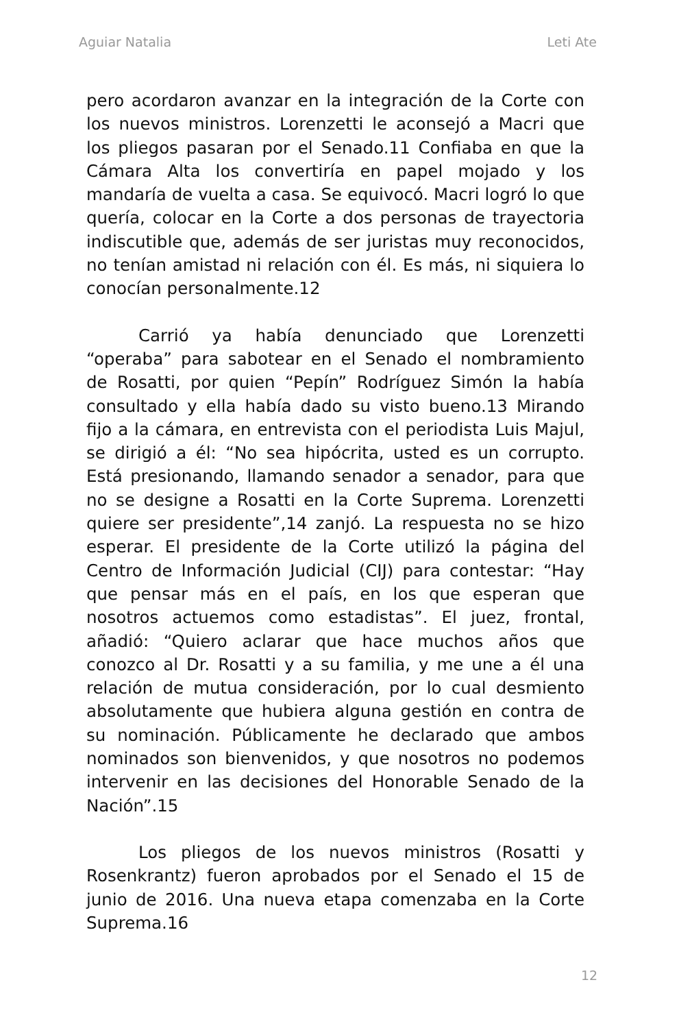Aguiar Natalia Leti Ate
pero acordaron avanzar en la integración de la Corte con los nuevos ministros. Lorenzetti le aconsejó a Macri que los pliegos pasaran por el Senado.11 Confiaba en que la Cámara Alta los convertiría en papel mojado y los mandaría de vuelta a casa. Se equivocó. Macri logró lo que quería, colocar en la Corte a dos personas de trayectoria indiscutible que, además de ser juristas muy reconocidos, no tenían amistad ni relación con él. Es más, ni siquiera lo conocían personalmente.12
Carrió ya había denunciado que Lorenzetti “operaba” para sabotear en el Senado el nombramiento de Rosatti, por quien “Pepín” Rodríguez Simón la había consultado y ella había dado su visto bueno.13 Mirando fijo a la cámara, en entrevista con el periodista Luis Majul, se dirigió a él: “No sea hipócrita, usted es un corrupto. Está presionando, llamando senador a senador, para que no se designe a Rosatti en la Corte Suprema. Lorenzetti quiere ser presidente”,14 zanjó. La respuesta no se hizo esperar. El presidente de la Corte utilizó la página del Centro de Información Judicial (CIJ) para contestar: “Hay que pensar más en el país, en los que esperan que nosotros actuemos como estadistas”. El juez, frontal, añadió: “Quiero aclarar que hace muchos años que conozco al Dr. Rosatti y a su familia, y me une a él una relación de mutua consideración, por lo cual desmiento absolutamente que hubiera alguna gestión en contra de su nominación. Públicamente he declarado que ambos nominados son bienvenidos, y que nosotros no podemos intervenir en las decisiones del Honorable Senado de la Nación”.15
Los pliegos de los nuevos ministros (Rosatti y Rosenkrantz) fueron aprobados por el Senado el 15 de junio de 2016. Una nueva etapa comenzaba en la Corte Suprema.16
12